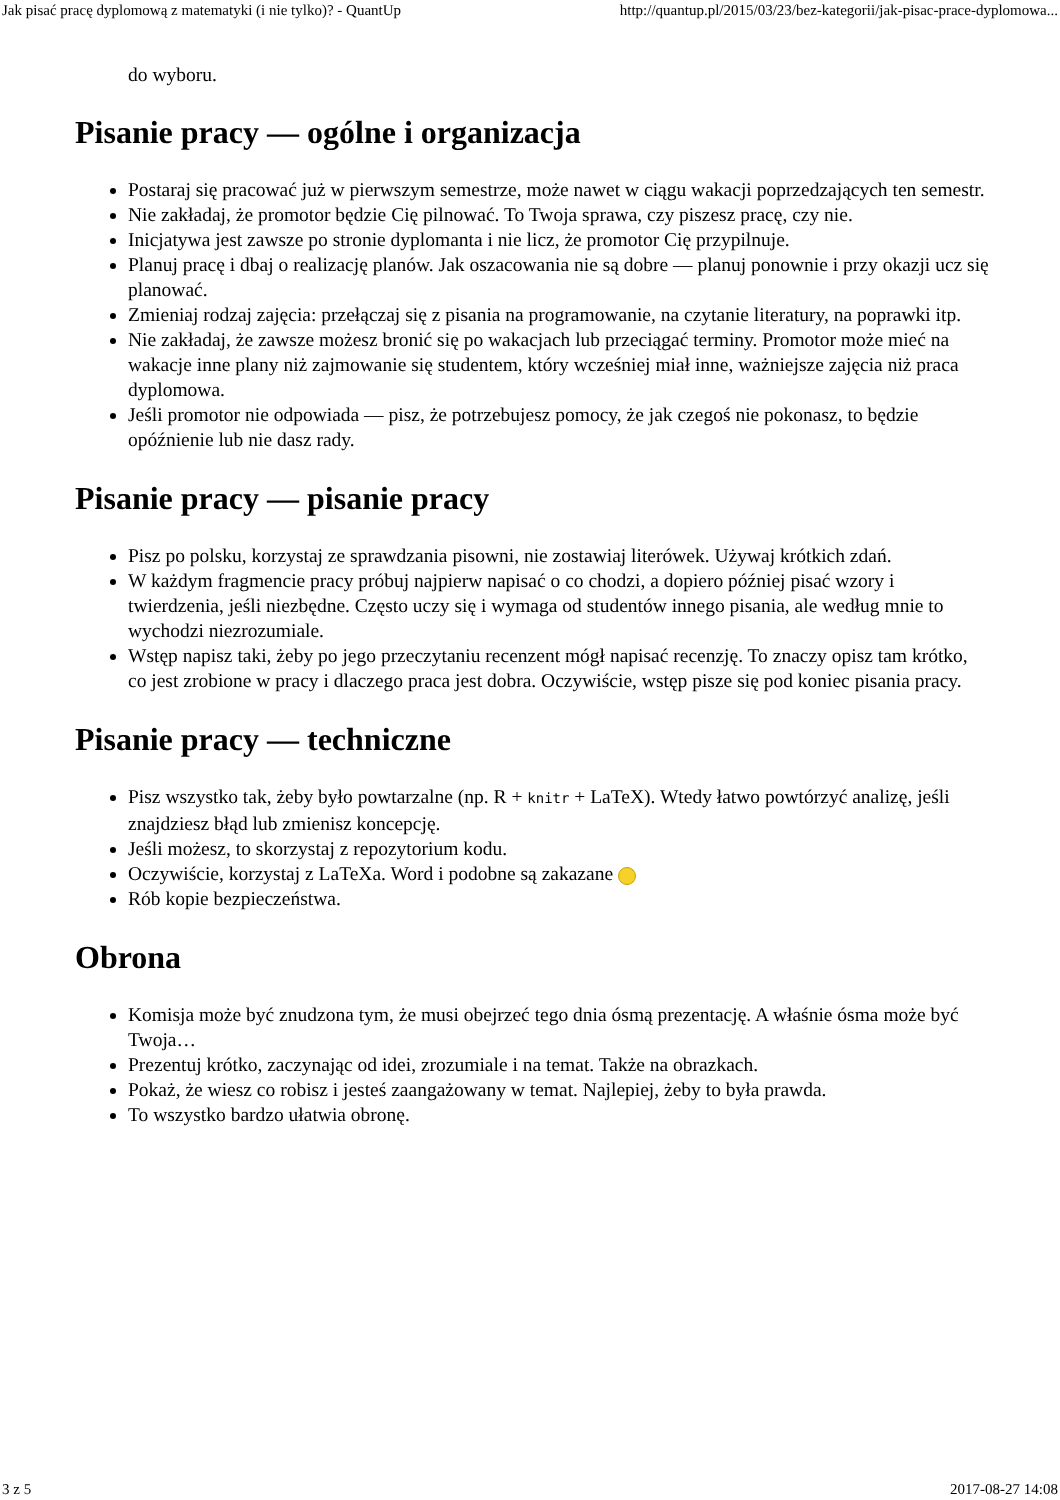Jak pisać pracę dyplomową z matematyki (i nie tylko)? - QuantUp http://quantup.pl/2015/03/23/bez-kategorii/jak-pisac-prace-dyplomowa...
do wyboru.
Pisanie pracy — ogólne i organizacja
Postaraj się pracować już w pierwszym semestrze, może nawet w ciągu wakacji poprzedzających ten semestr.
Nie zakładaj, że promotor będzie Cię pilnować. To Twoja sprawa, czy piszesz pracę, czy nie.
Inicjatywa jest zawsze po stronie dyplomanta i nie licz, że promotor Cię przypilnuje.
Planuj pracę i dbaj o realizację planów. Jak oszacowania nie są dobre — planuj ponownie i przy okazji ucz się planować.
Zmieniaj rodzaj zajęcia: przełączaj się z pisania na programowanie, na czytanie literatury, na poprawki itp.
Nie zakładaj, że zawsze możesz bronić się po wakacjach lub przeciągać terminy. Promotor może mieć na wakacje inne plany niż zajmowanie się studentem, który wcześniej miał inne, ważniejsze zajęcia niż praca dyplomowa.
Jeśli promotor nie odpowiada — pisz, że potrzebujesz pomocy, że jak czegoś nie pokonasz, to będzie opóźnienie lub nie dasz rady.
Pisanie pracy — pisanie pracy
Pisz po polsku, korzystaj ze sprawdzania pisowni, nie zostawiaj literówek. Używaj krótkich zdań.
W każdym fragmencie pracy próbuj najpierw napisać o co chodzi, a dopiero później pisać wzory i twierdzenia, jeśli niezbędne. Często uczy się i wymaga od studentów innego pisania, ale według mnie to wychodzi niezrozumiale.
Wstęp napisz taki, żeby po jego przeczytaniu recenzent mógł napisać recenzję. To znaczy opisz tam krótko, co jest zrobione w pracy i dlaczego praca jest dobra. Oczywiście, wstęp pisze się pod koniec pisania pracy.
Pisanie pracy — techniczne
Pisz wszystko tak, żeby było powtarzalne (np. R + knitr + LaTeX). Wtedy łatwo powtórzyć analizę, jeśli znajdziesz błąd lub zmienisz koncepcję.
Jeśli możesz, to skorzystaj z repozytorium kodu.
Oczywiście, korzystaj z LaTeXa. Word i podobne są zakazane
Rób kopie bezpieczeństwa.
Obrona
Komisja może być znudzona tym, że musi obejrzeć tego dnia ósmą prezentację. A właśnie ósma może być Twoja…
Prezentuj krótko, zaczynając od idei, zrozumiale i na temat. Także na obrazkach.
Pokaż, że wiesz co robisz i jesteś zaangażowany w temat. Najlepiej, żeby to była prawda.
To wszystko bardzo ułatwia obronę.
3 z 5 2017-08-27 14:08